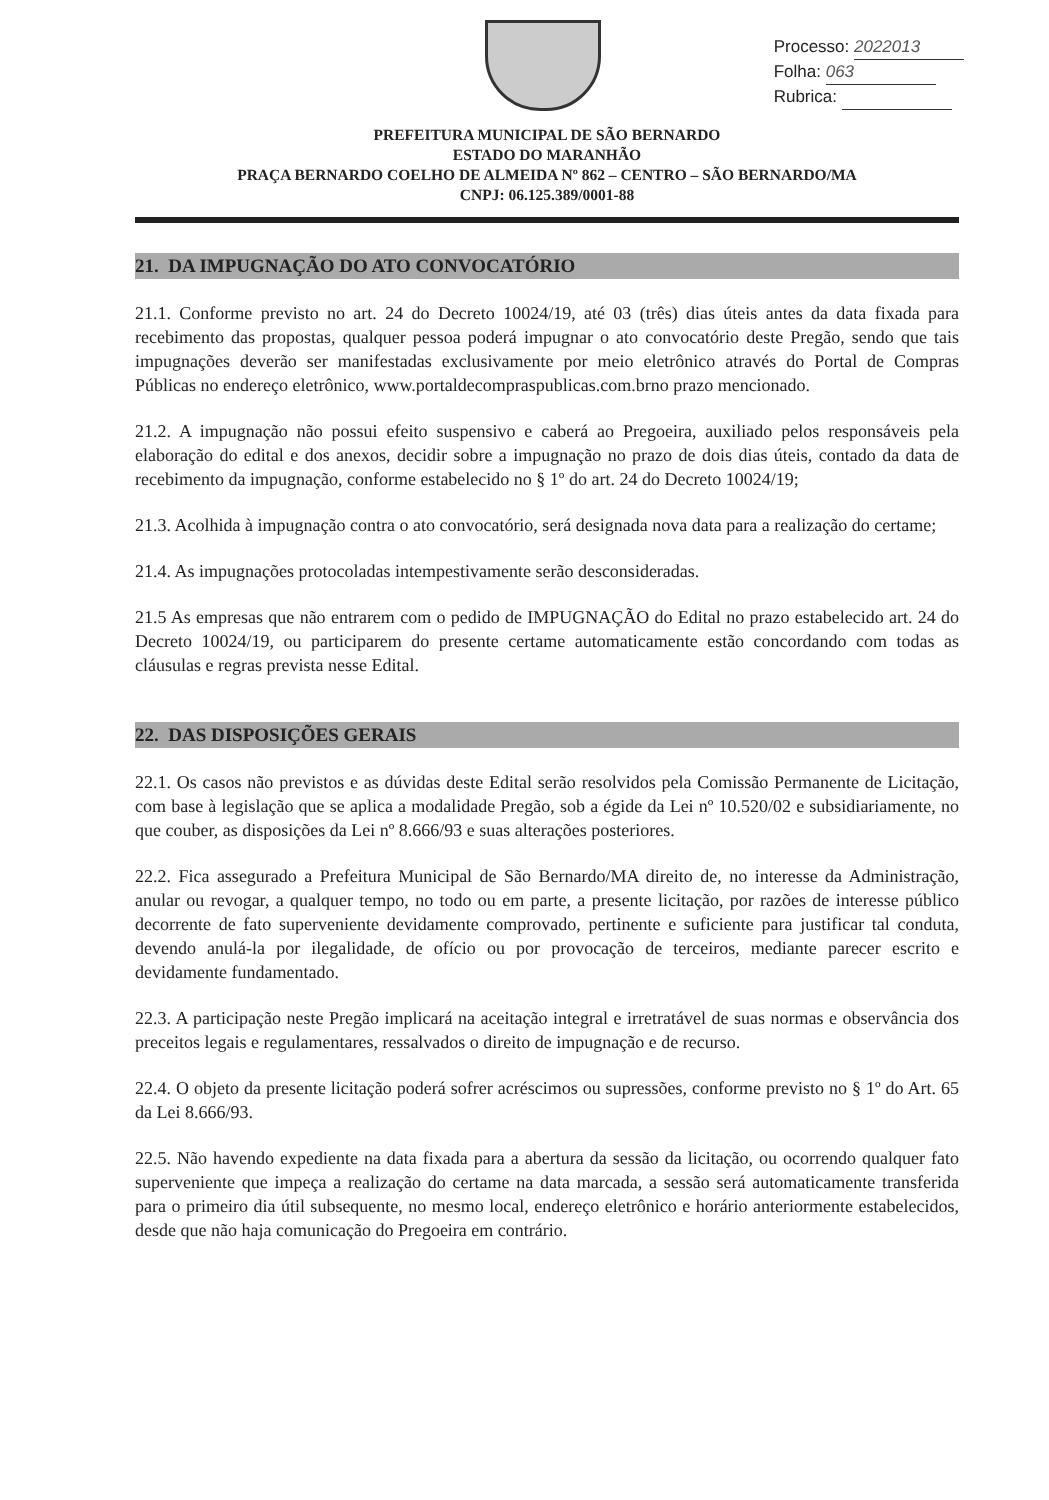Processo: 2022013
Folha: 063
Rubrica:
PREFEITURA MUNICIPAL DE SÃO BERNARDO
ESTADO DO MARANHÃO
PRAÇA BERNARDO COELHO DE ALMEIDA Nº 862 – CENTRO – SÃO BERNARDO/MA
CNPJ: 06.125.389/0001-88
21. DA IMPUGNAÇÃO DO ATO CONVOCATÓRIO
21.1. Conforme previsto no art. 24 do Decreto 10024/19, até 03 (três) dias úteis antes da data fixada para recebimento das propostas, qualquer pessoa poderá impugnar o ato convocatório deste Pregão, sendo que tais impugnações deverão ser manifestadas exclusivamente por meio eletrônico através do Portal de Compras Públicas no endereço eletrônico, www.portaldecompraspublicas.com.brno prazo mencionado.
21.2. A impugnação não possui efeito suspensivo e caberá ao Pregoeira, auxiliado pelos responsáveis pela elaboração do edital e dos anexos, decidir sobre a impugnação no prazo de dois dias úteis, contado da data de recebimento da impugnação, conforme estabelecido no § 1º do art. 24 do Decreto 10024/19;
21.3. Acolhida à impugnação contra o ato convocatório, será designada nova data para a realização do certame;
21.4. As impugnações protocoladas intempestivamente serão desconsideradas.
21.5 As empresas que não entrarem com o pedido de IMPUGNAÇÃO do Edital no prazo estabelecido art. 24 do Decreto 10024/19, ou participarem do presente certame automaticamente estão concordando com todas as cláusulas e regras prevista nesse Edital.
22. DAS DISPOSIÇÕES GERAIS
22.1. Os casos não previstos e as dúvidas deste Edital serão resolvidos pela Comissão Permanente de Licitação, com base à legislação que se aplica a modalidade Pregão, sob a égide da Lei nº 10.520/02 e subsidiariamente, no que couber, as disposições da Lei nº 8.666/93 e suas alterações posteriores.
22.2. Fica assegurado a Prefeitura Municipal de São Bernardo/MA direito de, no interesse da Administração, anular ou revogar, a qualquer tempo, no todo ou em parte, a presente licitação, por razões de interesse público decorrente de fato superveniente devidamente comprovado, pertinente e suficiente para justificar tal conduta, devendo anulá-la por ilegalidade, de ofício ou por provocação de terceiros, mediante parecer escrito e devidamente fundamentado.
22.3. A participação neste Pregão implicará na aceitação integral e irretratável de suas normas e observância dos preceitos legais e regulamentares, ressalvados o direito de impugnação e de recurso.
22.4. O objeto da presente licitação poderá sofrer acréscimos ou supressões, conforme previsto no § 1º do Art. 65 da Lei 8.666/93.
22.5. Não havendo expediente na data fixada para a abertura da sessão da licitação, ou ocorrendo qualquer fato superveniente que impeça a realização do certame na data marcada, a sessão será automaticamente transferida para o primeiro dia útil subsequente, no mesmo local, endereço eletrônico e horário anteriormente estabelecidos, desde que não haja comunicação do Pregoeira em contrário.